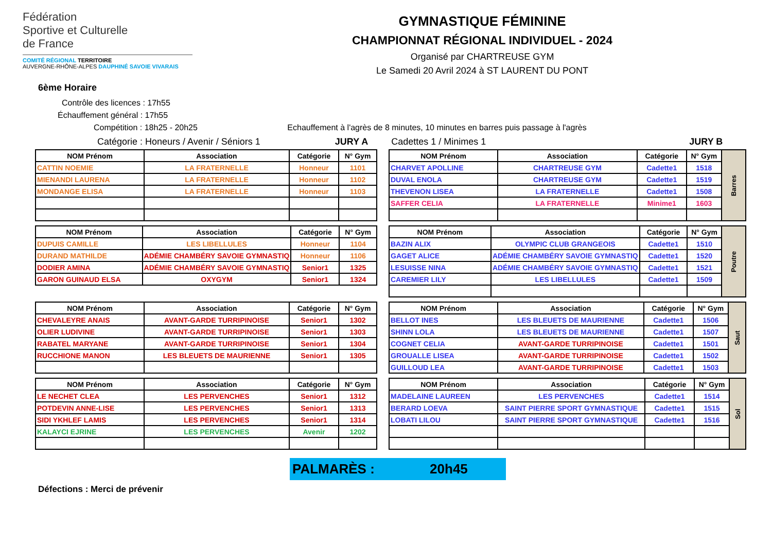Fédération
Sportive et Culturelle
de France
COMITÉ RÉGIONAL TERRITOIRE
AUVERGNE-RHÔNE-ALPES DAUPHINÉ SAVOIE VIVARAIS
GYMNASTIQUE FÉMININE
CHAMPIONNAT RÉGIONAL INDIVIDUEL - 2024
Organisé par CHARTREUSE GYM
Le Samedi 20 Avril 2024 à ST LAURENT DU PONT
6ème Horaire
Contrôle des licences : 17h55
Échauffement général : 17h55
Compétition : 18h25 - 20h25 Echauffement à l'agrès de 8 minutes, 10 minutes en barres puis passage à l'agrès
Catégorie : Honeurs / Avenir / Séniors 1 JURY A Cadettes 1 / Minimes 1 JURY B
| NOM Prénom | Association | Catégorie | N° Gym |
| --- | --- | --- | --- |
| CATTIN NOEMIE | LA FRATERNELLE | Honneur | 1101 |
| MIENANDI LAURENA | LA FRATERNELLE | Honneur | 1102 |
| MONDANGE ELISA | LA FRATERNELLE | Honneur | 1103 |
| NOM Prénom | Association | Catégorie | N° Gym | Barres |
| CHARVET APOLLINE | CHARTREUSE GYM | Cadette1 | 1518 | |
| DUVAL ENOLA | CHARTREUSE GYM | Cadette1 | 1519 | |
| THEVENON LISEA | LA FRATERNELLE | Cadette1 | 1508 | |
| SAFFER CELIA | LA FRATERNELLE | Minime1 | 1603 | |
| NOM Prénom | Association | Catégorie | N° Gym |
| --- | --- | --- | --- |
| DUPUIS CAMILLE | LES LIBELLULES | Honneur | 1104 |
| DURAND MATHILDE | ADÉMIE CHAMBÉRY SAVOIE GYMNASTIQ | Honneur | 1106 |
| DODIER AMINA | ADÉMIE CHAMBÉRY SAVOIE GYMNASTIQ | Senior1 | 1325 |
| GARON GUINAUD ELSA | OXYGYM | Senior1 | 1324 |
| NOM Prénom | Association | Catégorie | N° Gym | Poutre |
| BAZIN ALIX | OLYMPIC CLUB GRANGEOIS | Cadette1 | 1510 | |
| GAGET ALICE | ADÉMIE CHAMBÉRY SAVOIE GYMNASTIQ | Cadette1 | 1520 | |
| LESUISSE NINA | ADÉMIE CHAMBÉRY SAVOIE GYMNASTIQ | Cadette1 | 1521 | |
| CAREMIER LILY | LES LIBELLULES | Cadette1 | 1509 | |
| NOM Prénom | Association | Catégorie | N° Gym |
| --- | --- | --- | --- |
| CHEVALEYRE ANAIS | AVANT-GARDE TURRIPINOISE | Senior1 | 1302 |
| OLIER LUDIVINE | AVANT-GARDE TURRIPINOISE | Senior1 | 1303 |
| RABATEL MARYANE | AVANT-GARDE TURRIPINOISE | Senior1 | 1304 |
| RUCCHIONE MANON | LES BLEUETS DE MAURIENNE | Senior1 | 1305 |
| NOM Prénom | Association | Catégorie | N° Gym | Saut |
| BELLOT INES | LES BLEUETS DE MAURIENNE | Cadette1 | 1506 | |
| SHINN LOLA | LES BLEUETS DE MAURIENNE | Cadette1 | 1507 | |
| COGNET CELIA | AVANT-GARDE TURRIPINOISE | Cadette1 | 1501 | |
| GROUALLE LISEA | AVANT-GARDE TURRIPINOISE | Cadette1 | 1502 | |
| GUILLOUD LEA | AVANT-GARDE TURRIPINOISE | Cadette1 | 1503 | |
| NOM Prénom | Association | Catégorie | N° Gym |
| --- | --- | --- | --- |
| LE NECHET CLEA | LES PERVENCHES | Senior1 | 1312 |
| POTDEVIN ANNE-LISE | LES PERVENCHES | Senior1 | 1313 |
| SIDI YKHLEF LAMIS | LES PERVENCHES | Senior1 | 1314 |
| KALAYCI EJRINE | LES PERVENCHES | Avenir | 1202 |
| NOM Prénom | Association | Catégorie | N° Gym | Sol |
| MADELAINE LAUREEN | LES PERVENCHES | Cadette1 | 1514 | |
| BERARD LOEVA | SAINT PIERRE SPORT GYMNASTIQUE | Cadette1 | 1515 | |
| LOBATI LILOU | SAINT PIERRE SPORT GYMNASTIQUE | Cadette1 | 1516 | |
PALMARÈS : 20h45
Défections : Merci de prévenir